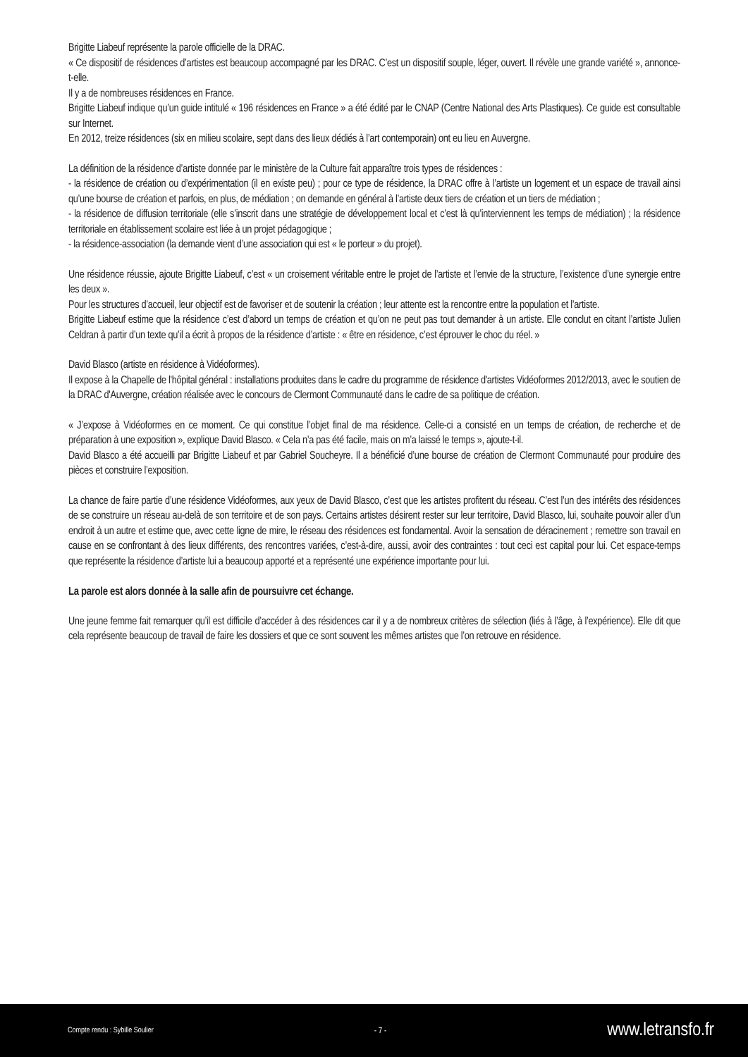Brigitte Liabeuf représente la parole officielle de la DRAC.
« Ce dispositif de résidences d’artistes est beaucoup accompagné par les DRAC. C’est un dispositif souple, léger, ouvert. Il révèle une grande variété », annonce-t-elle.
Il y a de nombreuses résidences en France.
Brigitte Liabeuf indique qu’un guide intitulé « 196 résidences en France » a été édité par le CNAP (Centre National des Arts Plastiques). Ce guide est consultable sur Internet.
En 2012, treize résidences (six en milieu scolaire, sept dans des lieux dédiés à l’art contemporain) ont eu lieu en Auvergne.
La définition de la résidence d’artiste donnée par le ministère de la Culture fait apparaître trois types de résidences :
- la résidence de création ou d’expérimentation (il en existe peu) ; pour ce type de résidence, la DRAC offre à l’artiste un logement et un espace de travail ainsi qu’une bourse de création et parfois, en plus, de médiation ; on demande en général à l’artiste deux tiers de création et un tiers de médiation ;
- la résidence de diffusion territoriale (elle s’inscrit dans une stratégie de développement local et c’est là qu’interviennent les temps de médiation) ; la résidence territoriale en établissement scolaire est liée à un projet pédagogique ;
- la résidence-association (la demande vient d’une association qui est « le porteur » du projet).
Une résidence réussie, ajoute Brigitte Liabeuf, c’est « un croisement véritable entre le projet de l’artiste et l’envie de la structure, l’existence d’une synergie entre les deux ».
Pour les structures d’accueil, leur objectif est de favoriser et de soutenir la création ; leur attente est la rencontre entre la population et l’artiste.
Brigitte Liabeuf estime que la résidence c’est d’abord un temps de création et qu’on ne peut pas tout demander à un artiste. Elle conclut en citant l’artiste Julien Celdran à partir d’un texte qu’il a écrit à propos de la résidence d’artiste : « être en résidence, c’est éprouver le choc du réel. »
David Blasco (artiste en résidence à Vidéoformes).
Il expose à la Chapelle de l'hôpital général : installations produites dans le cadre du programme de résidence d'artistes Vidéoformes 2012/2013, avec le soutien de la DRAC d'Auvergne, création réalisée avec le concours de Clermont Communauté dans le cadre de sa politique de création.
« J’expose à Vidéoformes en ce moment. Ce qui constitue l’objet final de ma résidence. Celle-ci a consisté en un temps de création, de recherche et de préparation à une exposition », explique David Blasco. « Cela n’a pas été facile, mais on m’a laissé le temps », ajoute-t-il.
David Blasco a été accueilli par Brigitte Liabeuf et par Gabriel Soucheyre. Il a bénéficié d’une bourse de création de Clermont Communauté pour produire des pièces et construire l’exposition.
La chance de faire partie d’une résidence Vidéoformes, aux yeux de David Blasco, c’est que les artistes profitent du réseau. C’est l’un des intérêts des résidences de se construire un réseau au-delà de son territoire et de son pays. Certains artistes désirent rester sur leur territoire, David Blasco, lui, souhaite pouvoir aller d’un endroit à un autre et estime que, avec cette ligne de mire, le réseau des résidences est fondamental. Avoir la sensation de déracinement ; remettre son travail en cause en se confrontant à des lieux différents, des rencontres variées, c’est-à-dire, aussi, avoir des contraintes : tout ceci est capital pour lui. Cet espace-temps que représente la résidence d’artiste lui a beaucoup apporté et a représenté une expérience importante pour lui.
La parole est alors donnée à la salle afin de poursuivre cet échange.
Une jeune femme fait remarquer qu’il est difficile d’accéder à des résidences car il y a de nombreux critères de sélection (liés à l’âge, à l’expérience). Elle dit que cela représente beaucoup de travail de faire les dossiers et que ce sont souvent les mêmes artistes que l’on retrouve en résidence.
Compte rendu : Sybille Soulier - 7 - www.letransfo.fr